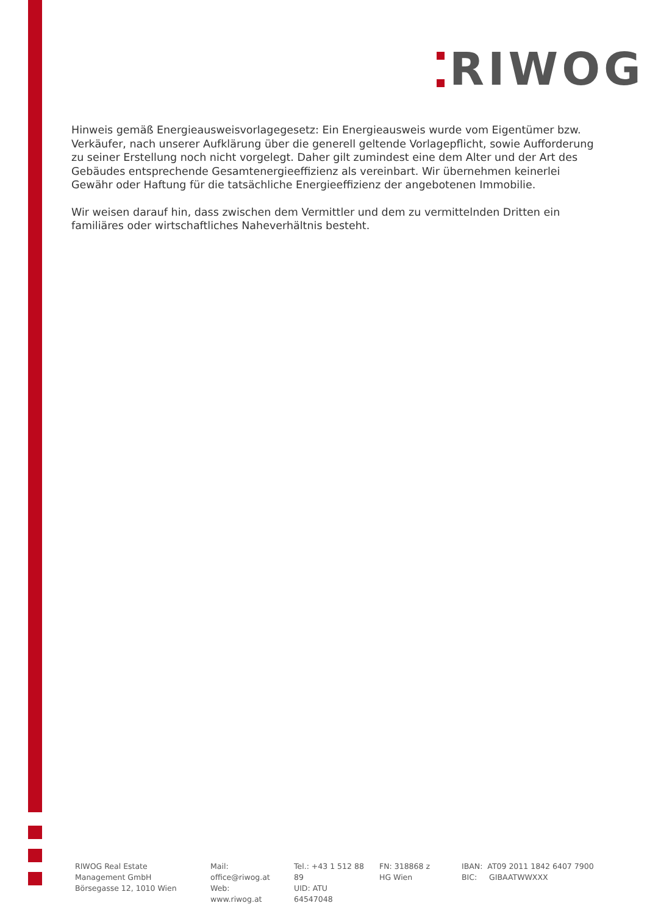RIWOG
Hinweis gemäß Energieausweisvorlagegesetz: Ein Energieausweis wurde vom Eigentümer bzw. Verkäufer, nach unserer Aufklärung über die generell geltende Vorlagepflicht, sowie Aufforderung zu seiner Erstellung noch nicht vorgelegt. Daher gilt zumindest eine dem Alter und der Art des Gebäudes entsprechende Gesamtenergieeffizienz als vereinbart. Wir übernehmen keinerlei Gewähr oder Haftung für die tatsächliche Energieeffizienz der angebotenen Immobilie.
Wir weisen darauf hin, dass zwischen dem Vermittler und dem zu vermittelnden Dritten ein familiäres oder wirtschaftliches Naheverhältnis besteht.
RIWOG Real Estate Management GmbH
Börsegasse 12, 1010 Wien
Mail: office@riwog.at
Web: www.riwog.at
Tel.: +43 1 512 88 89
UID: ATU 64547048
FN: 318868 z
HG Wien
IBAN: AT09 2011 1842 6407 7900
BIC: GIBAATWWXXX